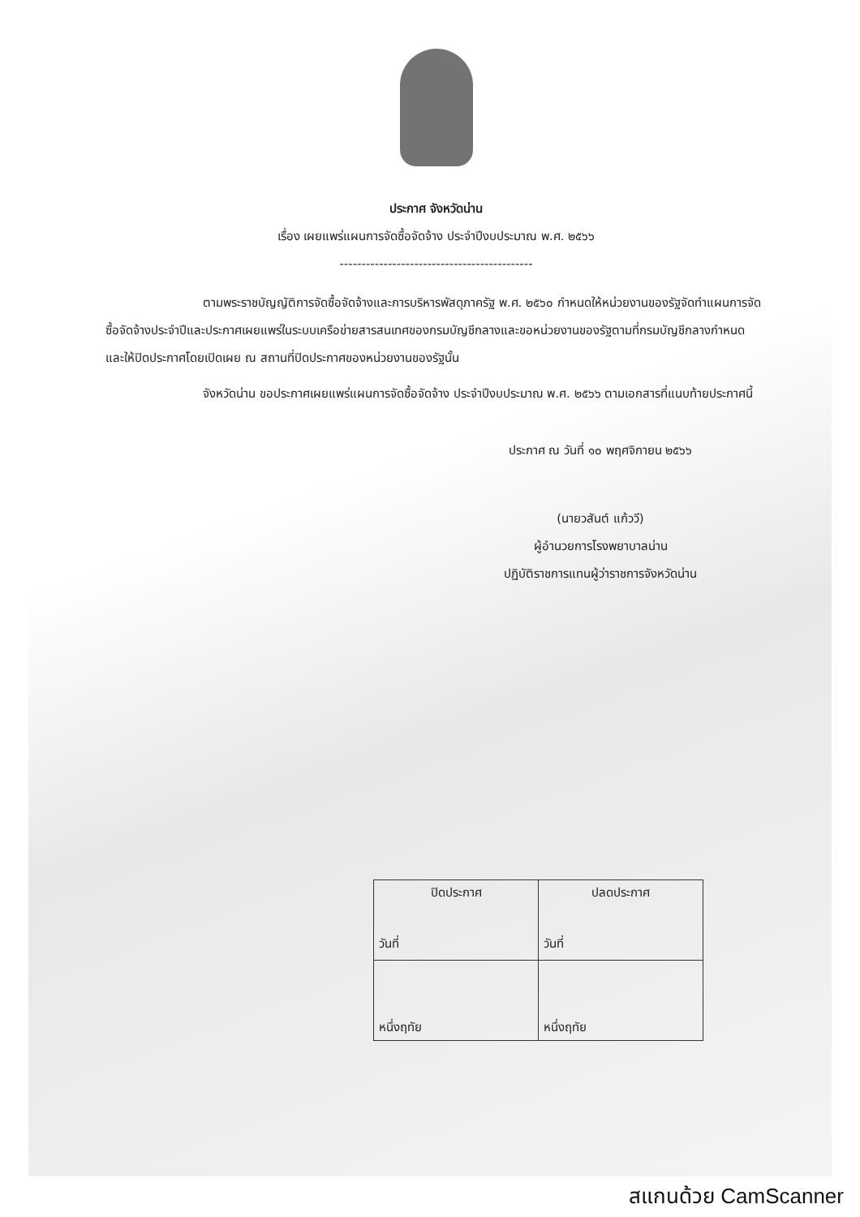ประกาศ จังหวัดน่าน
เรื่อง เผยแพร่แผนการจัดซื้อจัดจ้าง ประจำปีงบประมาณ พ.ศ. ๒๕๖๖
--------------------------------------------
ตามพระราชบัญญัติการจัดซื้อจัดจ้างและการบริหารพัสดุภาครัฐ พ.ศ. ๒๕๖๐ กำหนดให้หน่วยงานของรัฐจัดทำแผนการจัดซื้อจัดจ้างประจำปีและประกาศเผยแพร่ในระบบเครือข่ายสารสนเทศของกรมบัญชีกลางและขอหน่วยงานของรัฐตามที่กรมบัญชีกลางกำหนด และให้ปิดประกาศโดยเปิดเผย ณ สถานที่ปิดประกาศของหน่วยงานของรัฐนั้น
จังหวัดน่าน ขอประกาศเผยแพร่แผนการจัดซื้อจัดจ้าง ประจำปีงบประมาณ พ.ศ. ๒๕๖๖ ตามเอกสารที่แนบท้ายประกาศนี้
ประกาศ ณ วันที่ ๑๐ พฤศจิกายน ๒๕๖๖
(นายวสันต์ แก้ววี)
ผู้อำนวยการโรงพยาบาลน่าน
ปฏิบัติราชการแทนผู้ว่าราชการจังหวัดน่าน
| ปิดประกาศ วันที่ | ปลดประกาศ วันที่ |
| หนึ่งฤทัย | หนึ่งฤทัย |
สแกนด้วย CamScanner